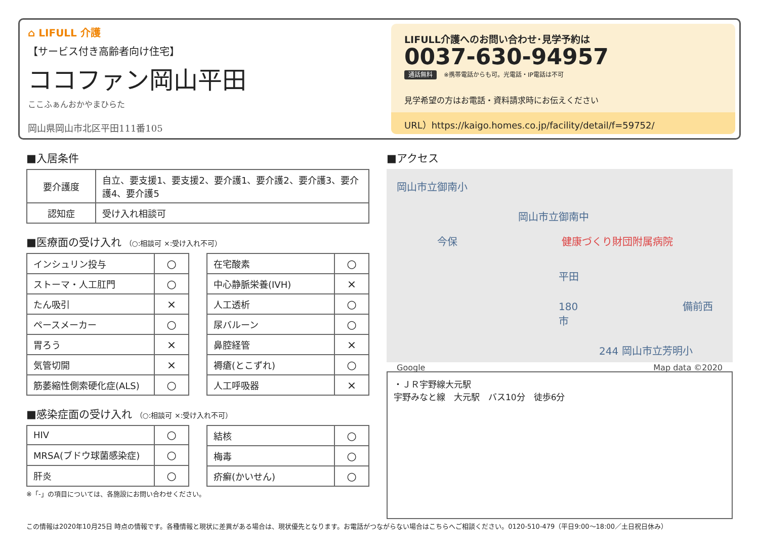⌂ LIFULL 介護
【サービス付き高齢者向け住宅】
ココファン岡山平田
ここふぁんおかやまひらた
岡山県岡山市北区平田111番105
LIFULL介護へのお問い合わせ･見学予約は
0037-630-94957
通話無料 ※携帯電話からも可。光電話・IP電話は不可
見学希望の方はお電話・資料請求時にお伝えください
URL）https://kaigo.homes.co.jp/facility/detail/f=59752/
■入居条件
| 要介護度 | 自立、要支援1、要支援2、要介護1、要介護2、要介護3、要介護4、要介護5 |
| 認知症 | 受け入れ相談可 |
■医療面の受け入れ （○:相談可 ×:受け入れ不可）
| インシュリン投与 | ○ |
| ストーマ・人工肛門 | ○ |
| たん吸引 | × |
| ペースメーカー | ○ |
| 胃ろう | × |
| 気管切開 | × |
| 筋萎縮性側索硬化症(ALS) | ○ |
| 在宅酸素 | ○ |
| 中心静脈栄養(IVH) | × |
| 人工透析 | ○ |
| 尿バルーン | ○ |
| 鼻腔経管 | × |
| 褥瘡(とこずれ) | ○ |
| 人工呼吸器 | × |
■感染症面の受け入れ （○:相談可 ×:受け入れ不可）
| HIV | ○ |
| MRSA(ブドウ球菌感染症) | ○ |
| 肝炎 | ○ |
| 結核 | ○ |
| 梅毒 | ○ |
| 疥癬(かいせん) | ○ |
※「-」の項目については、各施設にお問い合わせください。
■アクセス
岡山市立御南小
岡山市立御南中
今保 健康づくり財団附属病院
平田
180 備前西市
244 岡山市立芳明小
Google Map data ©2020
・ＪＲ宇野線大元駅
宇野みなと線　大元駅　バス10分　徒歩6分
この情報は2020年10月25日 時点の情報です。各種情報と現状に差異がある場合は、現状優先となります。お電話がつながらない場合はこちらへご相談ください。0120-510-479（平日9:00〜18:00／土日祝日休み）